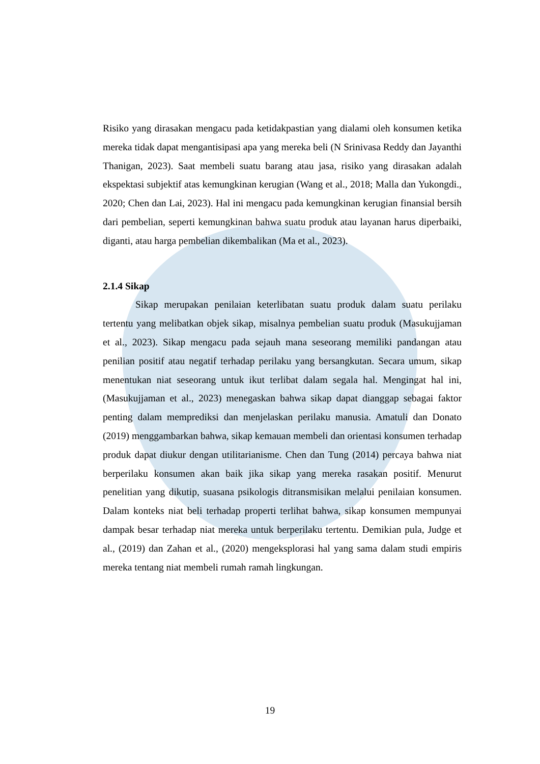Risiko yang dirasakan mengacu pada ketidakpastian yang dialami oleh konsumen ketika mereka tidak dapat mengantisipasi apa yang mereka beli (N Srinivasa Reddy dan Jayanthi Thanigan, 2023). Saat membeli suatu barang atau jasa, risiko yang dirasakan adalah ekspektasi subjektif atas kemungkinan kerugian (Wang et al., 2018; Malla dan Yukongdi., 2020; Chen dan Lai, 2023). Hal ini mengacu pada kemungkinan kerugian finansial bersih dari pembelian, seperti kemungkinan bahwa suatu produk atau layanan harus diperbaiki, diganti, atau harga pembelian dikembalikan (Ma et al., 2023).
2.1.4 Sikap
Sikap merupakan penilaian keterlibatan suatu produk dalam suatu perilaku tertentu yang melibatkan objek sikap, misalnya pembelian suatu produk (Masukujjaman et al., 2023). Sikap mengacu pada sejauh mana seseorang memiliki pandangan atau penilian positif atau negatif terhadap perilaku yang bersangkutan. Secara umum, sikap menentukan niat seseorang untuk ikut terlibat dalam segala hal. Mengingat hal ini, (Masukujjaman et al., 2023) menegaskan bahwa sikap dapat dianggap sebagai faktor penting dalam memprediksi dan menjelaskan perilaku manusia. Amatuli dan Donato (2019) menggambarkan bahwa, sikap kemauan membeli dan orientasi konsumen terhadap produk dapat diukur dengan utilitarianisme. Chen dan Tung (2014) percaya bahwa niat berperilaku konsumen akan baik jika sikap yang mereka rasakan positif. Menurut penelitian yang dikutip, suasana psikologis ditransmisikan melalui penilaian konsumen. Dalam konteks niat beli terhadap properti terlihat bahwa, sikap konsumen mempunyai dampak besar terhadap niat mereka untuk berperilaku tertentu. Demikian pula, Judge et al., (2019) dan Zahan et al., (2020) mengeksplorasi hal yang sama dalam studi empiris mereka tentang niat membeli rumah ramah lingkungan.
19